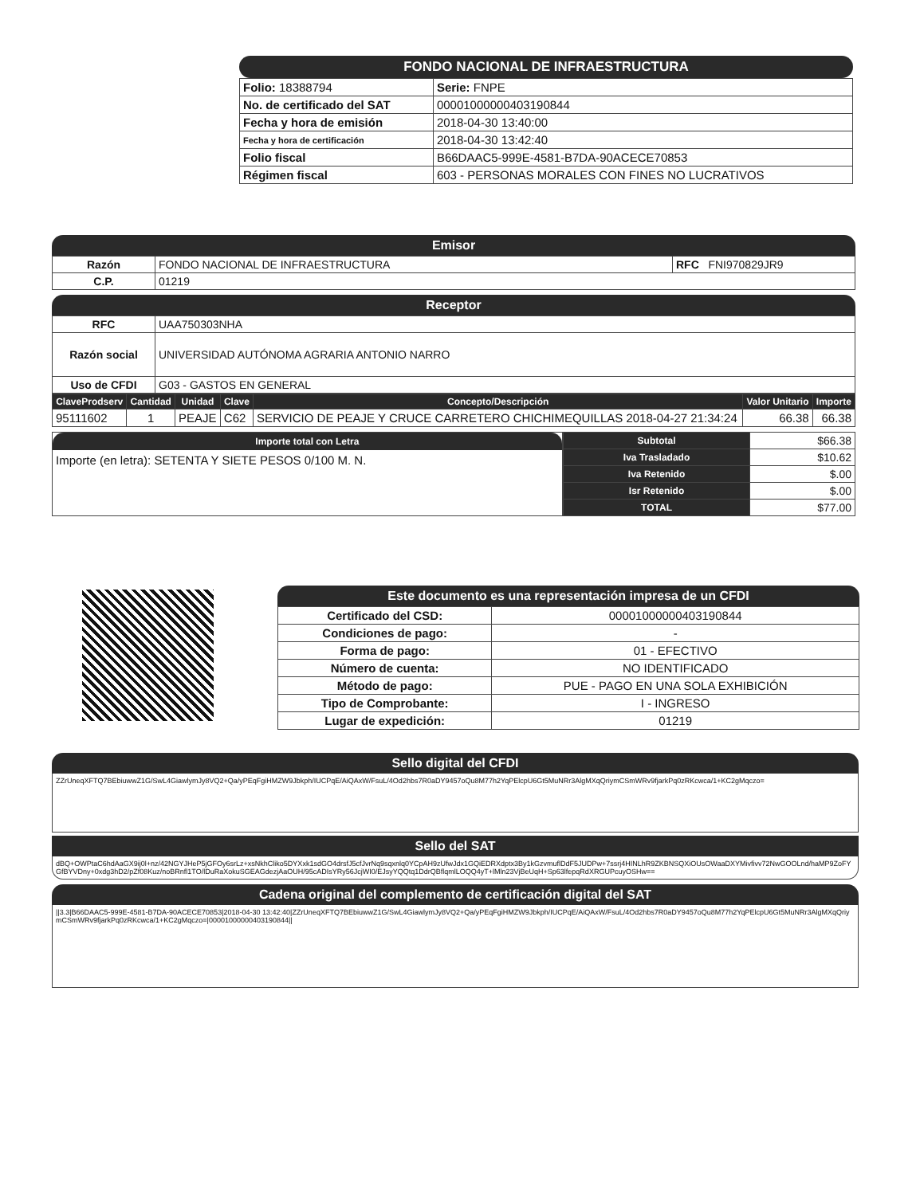FONDO NACIONAL DE INFRAESTRUCTURA
| Folio: 18388794 | Serie: FNPE |
| No. de certificado del SAT | 00001000000403190844 |
| Fecha y hora de emisión | 2018-04-30 13:40:00 |
| Fecha y hora de certificación | 2018-04-30 13:42:40 |
| Folio fiscal | B66DAAC5-999E-4581-B7DA-90ACECE70853 |
| Régimen fiscal | 603 - PERSONAS MORALES CON FINES NO LUCRATIVOS |
Emisor
| Razón | FONDO NACIONAL DE INFRAESTRUCTURA | RFC FNI970829JR9 |
| C.P. | 01219 | |
Receptor
| RFC | UAA750303NHA |
| Razón social | UNIVERSIDAD AUTÓNOMA AGRARIA ANTONIO NARRO |
| Uso de CFDI | G03 - GASTOS EN GENERAL |
| ClaveProdserv | Cantidad | Unidad | Clave | Concepto/Descripción | Valor Unitario | Importe |
| --- | --- | --- | --- | --- | --- | --- |
| 95111602 | 1 | PEAJE | C62 | SERVICIO DE PEAJE Y CRUCE CARRETERO CHICHIMEQUILLAS 2018-04-27 21:34:24 | 66.38 | 66.38 |
Importe total con Letra
Importe (en letra): SETENTA Y SIETE PESOS 0/100 M. N.
| Subtotal | $66.38 |
| Iva Trasladado | $10.62 |
| Iva Retenido | $.00 |
| Isr Retenido | $.00 |
| TOTAL | $77.00 |
Este documento es una representación impresa de un CFDI
| Certificado del CSD: | 00001000000403190844 |
| Condiciones de pago: | - |
| Forma de pago: | 01 - EFECTIVO |
| Número de cuenta: | NO IDENTIFICADO |
| Método de pago: | PUE - PAGO EN UNA SOLA EXHIBICIÓN |
| Tipo de Comprobante: | I - INGRESO |
| Lugar de expedición: | 01219 |
Sello digital del CFDI
ZZrUneqXFTQ7BEbiuwwZ1G/SwL4GiawlymJy8VQ2+Qa/yPEqFgiHMZW9Jbkph/IUCPqE/AiQAxW/FsuL/4Od2hbs7R0aDY9457oQu8M77h2YqPElcpU6Gt5MuNRr3AlgMXqQriymCSmWRv9fjarkPq0zRKcwca/1+KC2gMqczo=
Sello del SAT
dBQ+OWPtaC6hdAaGX9ij0l+nz/42NGYJHeP5jGFOy6srLz+xsNkhCliko5DYXxk1sdGO4drsfJ5cfJvrNq9sqxnlq0YCpAH9zUfwJdx1GQiEDRXdptx3By1kGzvmuflDdF5JUDPw+7ssrj4HINLhR9ZKBNSQXiOUsOWaaDXYMivfivv72NwGOOLnd/haMP9ZoFYGfBYVDny+0xdg3hD2/pZf08Kuz/noBRnfl1TO/lDuRaXokuSGEAGdezjAaOUH/95cADIsYRy56JcjWI0/EJsyYQQtq1DdrQBflqmlLOQQ4yT+lMln23VjBeUqH+Sp63lfepqRdXRGUPcuyOSHw==
Cadena original del complemento de certificación digital del SAT
||3.3|B66DAAC5-999E-4581-B7DA-90ACECE70853|2018-04-30 13:42:40|ZZrUneqXFTQ7BEbiuwwZ1G/SwL4GiawlymJy8VQ2+Qa/yPEqFgiHMZW9Jbkph/IUCPqE/AiQAxW/FsuL/4Od2hbs7R0aDY9457oQu8M77h2YqPElcpU6Gt5MuNRr3AlgMXqQriymCSmWRv9fjarkPq0zRKcwca/1+KC2gMqczo=|00001000000403190844||